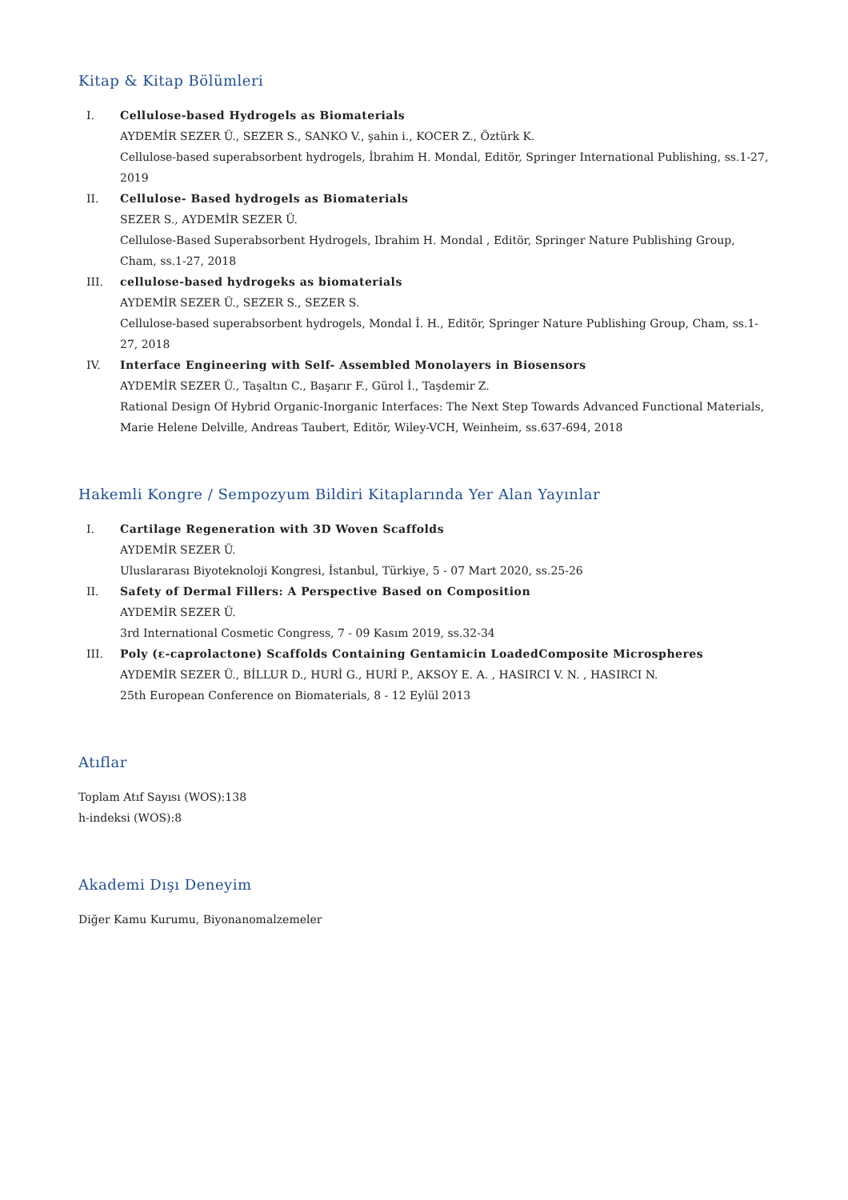Kitap & Kitap Bölümleri
I. Cellulose-based Hydrogels as Biomaterials
AYDEMİR SEZER Ü., SEZER S., SANKO V., şahin i., KOCER Z., Öztürk K.
Cellulose-based superabsorbent hydrogels, İbrahim H. Mondal, Editör, Springer International Publishing, ss.1-27, 2019
II. Cellulose- Based hydrogels as Biomaterials
SEZER S., AYDEMİR SEZER Ü.
Cellulose-Based Superabsorbent Hydrogels, Ibrahim H. Mondal , Editör, Springer Nature Publishing Group, Cham, ss.1-27, 2018
III. cellulose-based hydrogeks as biomaterials
AYDEMİR SEZER Ü., SEZER S., SEZER S.
Cellulose-based superabsorbent hydrogels, Mondal İ. H., Editör, Springer Nature Publishing Group, Cham, ss.1-27, 2018
IV. Interface Engineering with Self- Assembled Monolayers in Biosensors
AYDEMİR SEZER Ü., Taşaltın C., Başarır F., Gürol İ., Taşdemir Z.
Rational Design Of Hybrid Organic-Inorganic Interfaces: The Next Step Towards Advanced Functional Materials, Marie Helene Delville, Andreas Taubert, Editör, Wiley-VCH, Weinheim, ss.637-694, 2018
Hakemli Kongre / Sempozyum Bildiri Kitaplarında Yer Alan Yayınlar
I. Cartilage Regeneration with 3D Woven Scaffolds
AYDEMİR SEZER Ü.
Uluslararası Biyoteknoloji Kongresi, İstanbul, Türkiye, 5 - 07 Mart 2020, ss.25-26
II. Safety of Dermal Fillers: A Perspective Based on Composition
AYDEMİR SEZER Ü.
3rd International Cosmetic Congress, 7 - 09 Kasım 2019, ss.32-34
III. Poly (ε-caprolactone) Scaffolds Containing Gentamicin LoadedComposite Microspheres
AYDEMİR SEZER Ü., BİLLUR D., HURİ G., HURİ P., AKSOY E. A. , HASIRCI V. N. , HASIRCI N.
25th European Conference on Biomaterials, 8 - 12 Eylül 2013
Atıflar
Toplam Atıf Sayısı (WOS):138
h-indeksi (WOS):8
Akademi Dışı Deneyim
Diğer Kamu Kurumu, Biyonanomalzemeler